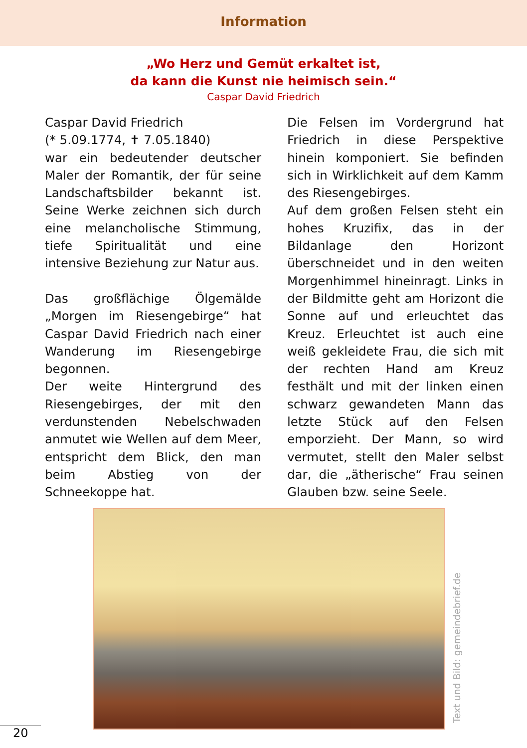Information
„Wo Herz und Gemüt erkaltet ist,
da kann die Kunst nie heimisch sein.“
Caspar David Friedrich
Caspar David Friedrich
(* 5.09.1774, ✝ 7.05.1840)
war ein bedeutender deutscher Maler der Romantik, der für seine Landschaftsbilder bekannt ist. Seine Werke zeichnen sich durch eine melancholische Stimmung, tiefe Spiritualität und eine intensive Beziehung zur Natur aus.
Das großflächige Ölgemälde „Morgen im Riesengebirge“ hat Caspar David Friedrich nach einer Wanderung im Riesengebirge begonnen.
Der weite Hintergrund des Riesengebirges, der mit den verdunstenden Nebelschwaden anmutet wie Wellen auf dem Meer, entspricht dem Blick, den man beim Abstieg von der Schneekoppe hat.
Die Felsen im Vordergrund hat Friedrich in diese Perspektive hinein komponiert. Sie befinden sich in Wirklichkeit auf dem Kamm des Riesengebirges.
Auf dem großen Felsen steht ein hohes Kruzifix, das in der Bildanlage den Horizont überschneidet und in den weiten Morgenhimmel hineinragt. Links in der Bildmitte geht am Horizont die Sonne auf und erleuchtet das Kreuz. Erleuchtet ist auch eine weiß gekleidete Frau, die sich mit der rechten Hand am Kreuz festhält und mit der linken einen schwarz gewandeten Mann das letzte Stück auf den Felsen emporzieht. Der Mann, so wird vermutet, stellt den Maler selbst dar, die „ätherische“ Frau seinen Glauben bzw. seine Seele.
Text und Bild: gemeindebrief.de
20